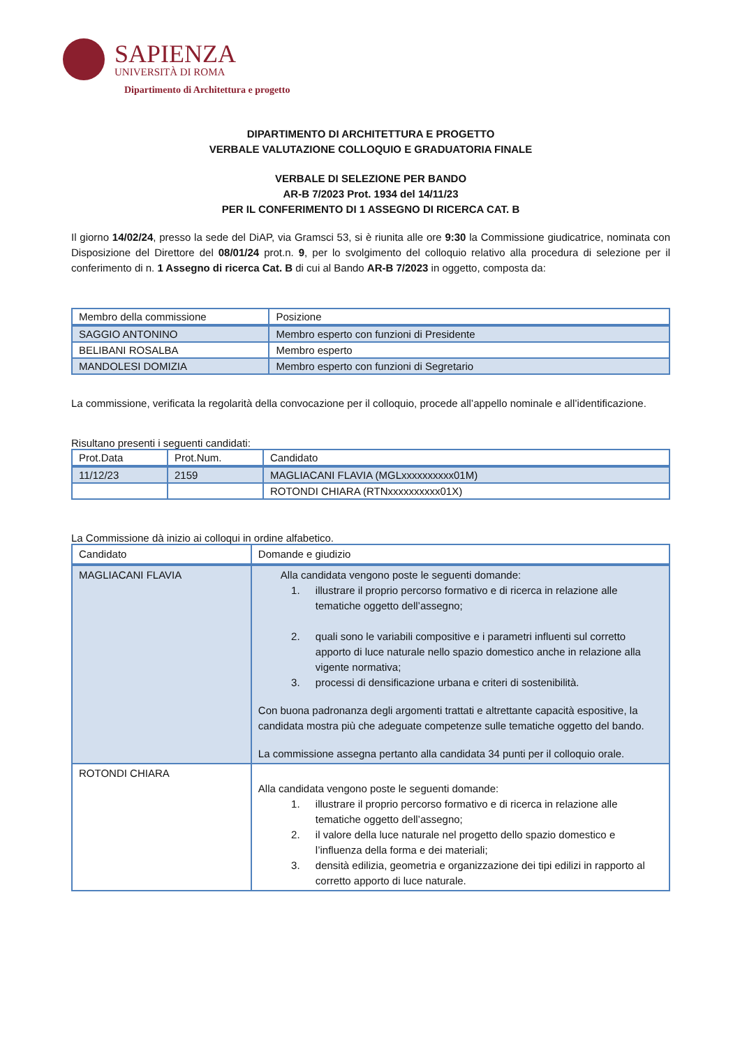SAPIENZA
UNIVERSITÀ DI ROMA
Dipartimento di Architettura e progetto
DIPARTIMENTO DI ARCHITETTURA E PROGETTO
VERBALE VALUTAZIONE COLLOQUIO E GRADUATORIA FINALE
VERBALE DI SELEZIONE PER BANDO
AR-B 7/2023 Prot. 1934 del 14/11/23
PER IL CONFERIMENTO DI 1 ASSEGNO DI RICERCA CAT. B
Il giorno 14/02/24, presso la sede del DiAP, via Gramsci 53, si è riunita alle ore 9:30 la Commissione giudicatrice, nominata con Disposizione del Direttore del 08/01/24 prot.n. 9, per lo svolgimento del colloquio relativo alla procedura di selezione per il conferimento di n. 1 Assegno di ricerca Cat. B di cui al Bando AR-B 7/2023 in oggetto, composta da:
| Membro della commissione | Posizione |
| --- | --- |
| SAGGIO ANTONINO | Membro esperto con funzioni di Presidente |
| BELIBANI ROSALBA | Membro esperto |
| MANDOLESI DOMIZIA | Membro esperto con funzioni di Segretario |
La commissione, verificata la regolarità della convocazione per il colloquio, procede all’appello nominale e all’identificazione.
Risultano presenti i seguenti candidati:
| Prot.Data | Prot.Num. | Candidato |
| --- | --- | --- |
| 11/12/23 | 2159 | MAGLIACANI FLAVIA (MGLxxxxxxxxxx01M) |
| | | ROTONDI CHIARA (RTNxxxxxxxxxx01X) |
La Commissione dà inizio ai colloqui in ordine alfabetico.
| Candidato | Domande e giudizio |
| --- | --- |
| MAGLIACANI FLAVIA | Alla candidata vengono poste le seguenti domande: 1. illustrare il proprio percorso formativo e di ricerca in relazione alle tematiche oggetto dell’assegno; 2. quali sono le variabili compositive e i parametri influenti sul corretto apporto di luce naturale nello spazio domestico anche in relazione alla vigente normativa; 3. processi di densificazione urbana e criteri di sostenibilità. Con buona padronanza degli argomenti trattati e altrettante capacità espositive, la candidata mostra più che adeguate competenze sulle tematiche oggetto del bando. La commissione assegna pertanto alla candidata 34 punti per il colloquio orale. |
| ROTONDI CHIARA | Alla candidata vengono poste le seguenti domande: 1. illustrare il proprio percorso formativo e di ricerca in relazione alle tematiche oggetto dell’assegno; 2. il valore della luce naturale nel progetto dello spazio domestico e l’influenza della forma e dei materiali; 3. densità edilizia, geometria e organizzazione dei tipi edilizi in rapporto al corretto apporto di luce naturale. |